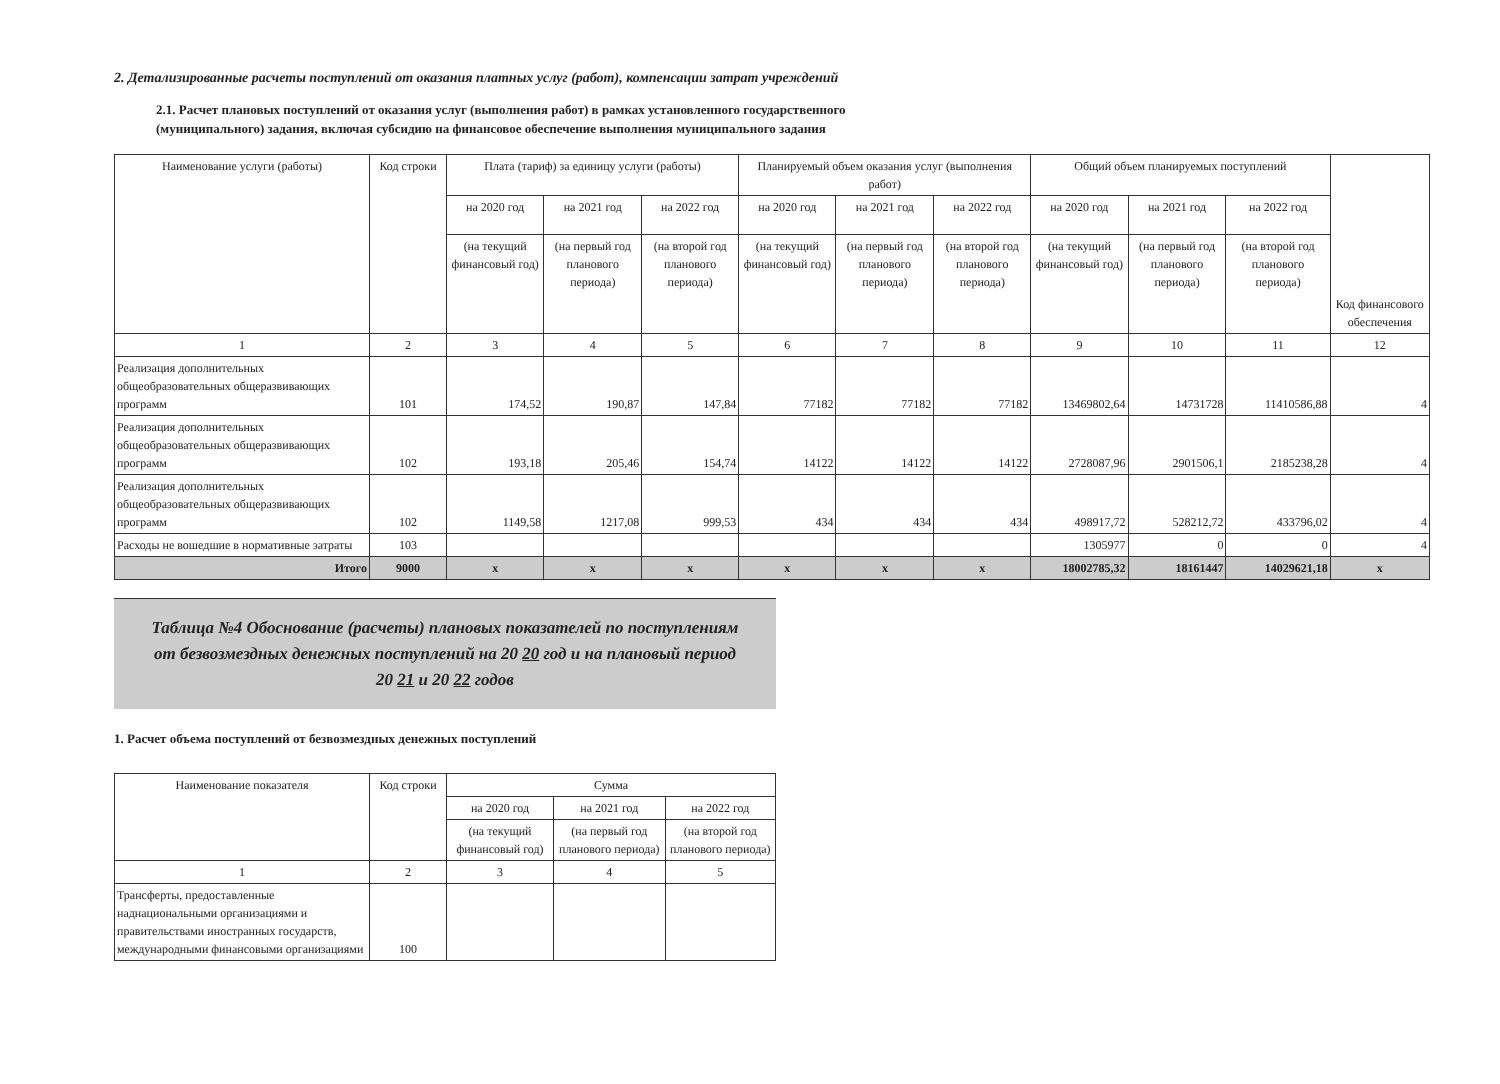2. Детализированные расчеты поступлений от оказания платных услуг (работ), компенсации затрат учреждений
2.1. Расчет плановых поступлений от оказания услуг (выполнения работ) в рамках установленного государственного
(муниципального) задания, включая субсидию на финансовое обеспечение выполнения муниципального задания
| Наименование услуги (работы) | Код строки | Плата (тариф) за единицу услуги (работы) | | | Планируемый объем оказания услуг (выполнения работ) | | | Общий объем планируемых поступлений | | | Код финансового обеспечения |
| --- | --- | --- | --- | --- | --- | --- | --- | --- | --- | --- | --- |
| | | на 2020 год | на 2021 год | на 2022 год | на 2020 год | на 2021 год | на 2022 год | на 2020 год | на 2021 год | на 2022 год | |
| | | (на текущий финансовый год) | (на первый год планового периода) | (на второй год планового периода) | (на текущий финансовый год) | (на первый год планового периода) | (на второй год планового периода) | (на текущий финансовый год) | (на первый год планового периода) | (на второй год планового периода) | |
| 1 | 2 | 3 | 4 | 5 | 6 | 7 | 8 | 9 | 10 | 11 | 12 |
| Реализация дополнительных общеобразовательных общеразвивающих программ | 101 | 174,52 | 190,87 | 147,84 | 77182 | 77182 | 77182 | 13469802,64 | 14731728 | 11410586,88 | 4 |
| Реализация дополнительных общеобразовательных общеразвивающих программ | 102 | 193,18 | 205,46 | 154,74 | 14122 | 14122 | 14122 | 2728087,96 | 2901506,1 | 2185238,28 | 4 |
| Реализация дополнительных общеобразовательных общеразвивающих программ | 102 | 1149,58 | 1217,08 | 999,53 | 434 | 434 | 434 | 498917,72 | 528212,72 | 433796,02 | 4 |
| Расходы не вошедшие в нормативные затраты | 103 | | | | | | | 1305977 | 0 | 0 | 4 |
| Итого | 9000 | x | x | x | x | x | x | 18002785,32 | 18161447 | 14029621,18 | x |
Таблица №4 Обоснование (расчеты) плановых показателей по поступлениям
от безвозмездных денежных поступлений на 20 20 год и на плановый период
20 21 и 20 22 годов
1. Расчет объема поступлений от безвозмездных денежных поступлений
| Наименование показателя | Код строки | Сумма | | |
| --- | --- | --- | --- | --- |
| | | на 2020 год | на 2021 год | на 2022 год |
| | | (на текущий финансовый год) | (на первый год планового периода) | (на второй год планового периода) |
| 1 | 2 | 3 | 4 | 5 |
| Трансферты, предоставленные наднациональными организациями и правительствами иностранных государств, международными финансовыми организациями | 100 | | | |